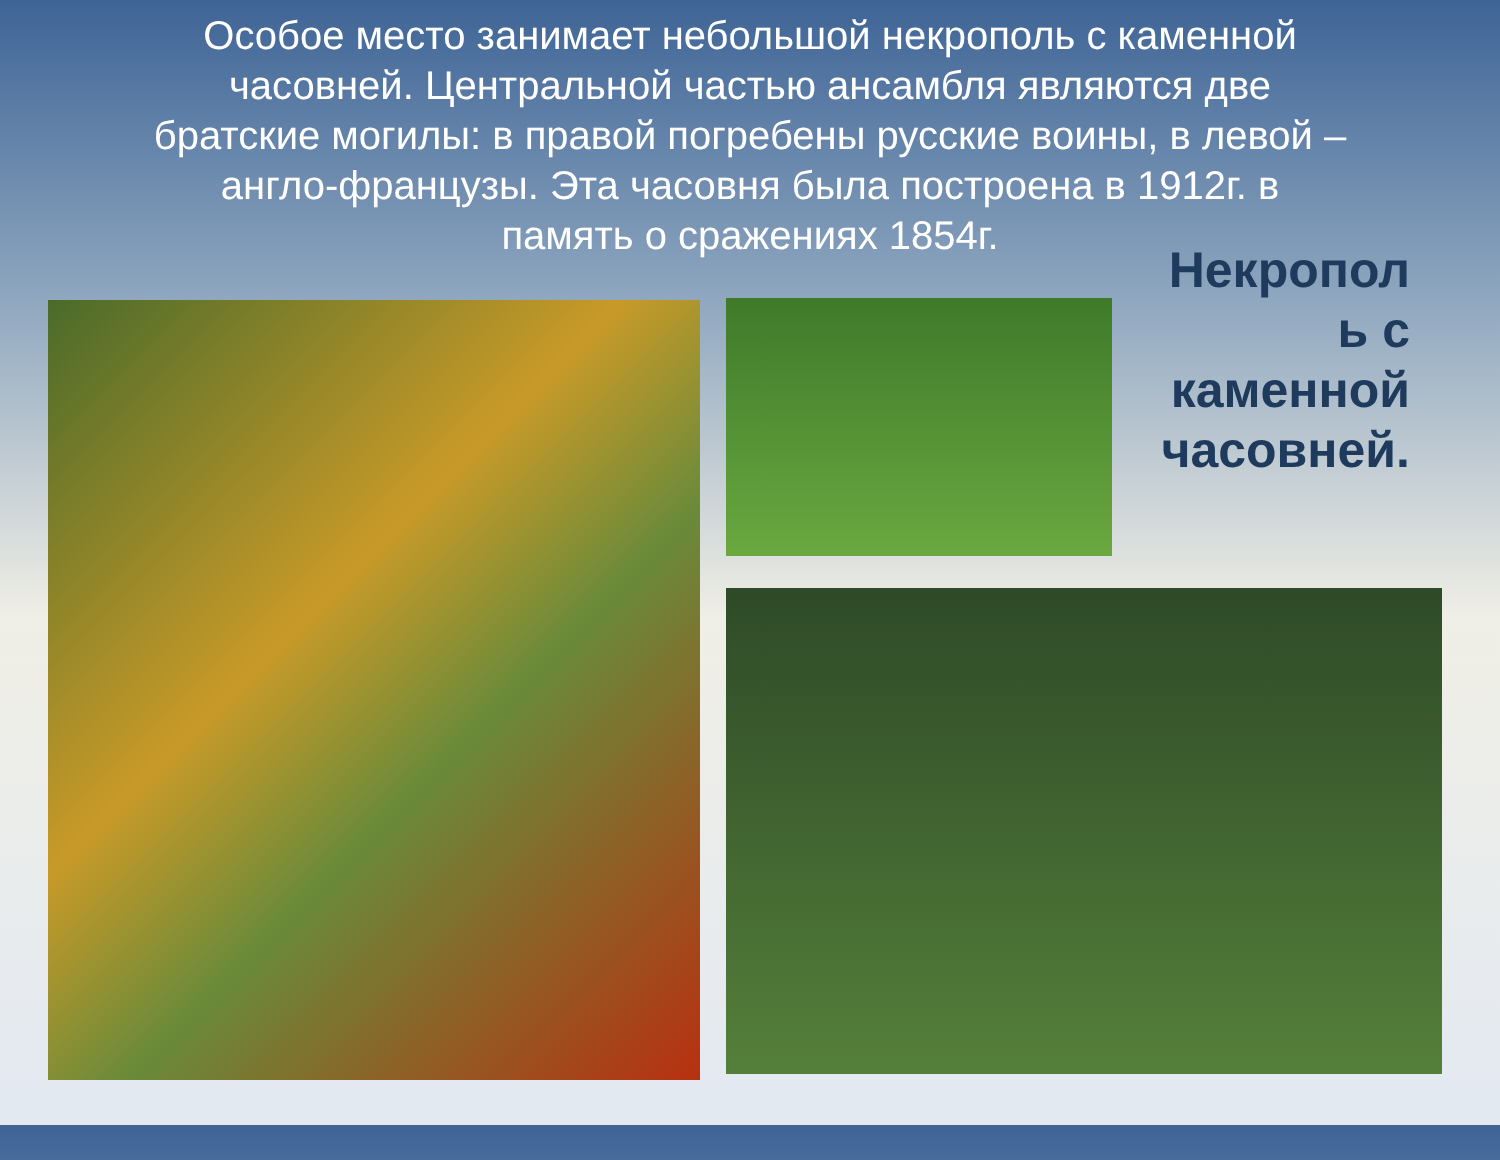Особое место занимает небольшой некрополь с каменной часовней. Центральной частью ансамбля являются две братские могилы: в правой погребены русские воины, в левой – англо-французы. Эта часовня была построена в 1912г. в память о сражениях 1854г.
Некропол ь с каменной часовней.